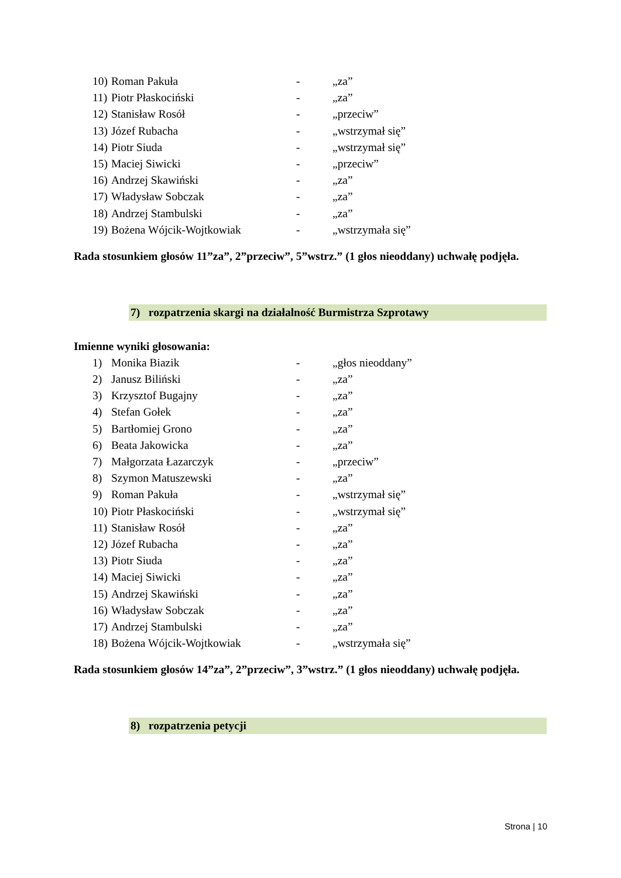10) Roman Pakuła - „za”
11) Piotr Płaskociński - „za”
12) Stanisław Rosół - „przeciw”
13) Józef Rubacha - „wstrzymał się”
14) Piotr Siuda - „wstrzymał się”
15) Maciej Siwicki - „przeciw”
16) Andrzej Skawiński - „za”
17) Władysław Sobczak - „za”
18) Andrzej Stambulski - „za”
19) Bożena Wójcik-Wojtkowiak - „wstrzymała się”
Rada stosunkiem głosów 11”za”, 2”przeciw”, 5”wstrz.” (1 głos nieoddany) uchwałę podjęła.
7) rozpatrzenia skargi na działalność Burmistrza Szprotawy
Imienne wyniki głosowania:
1) Monika Biazik - „głos nieoddany”
2) Janusz Biliński - „za”
3) Krzysztof Bugajny - „za”
4) Stefan Gołek - „za”
5) Bartłomiej Grono - „za”
6) Beata Jakowicka - „za”
7) Małgorzata Łazarczyk - „przeciw”
8) Szymon Matuszewski - „za”
9) Roman Pakuła - „wstrzymał się”
10) Piotr Płaskociński - „wstrzymał się”
11) Stanisław Rosół - „za”
12) Józef Rubacha - „za”
13) Piotr Siuda - „za”
14) Maciej Siwicki - „za”
15) Andrzej Skawiński - „za”
16) Władysław Sobczak - „za”
17) Andrzej Stambulski - „za”
18) Bożena Wójcik-Wojtkowiak - „wstrzymała się”
Rada stosunkiem głosów 14”za”, 2”przeciw”, 3”wstrz.” (1 głos nieoddany) uchwałę podjęła.
8) rozpatrzenia petycji
Strona | 10